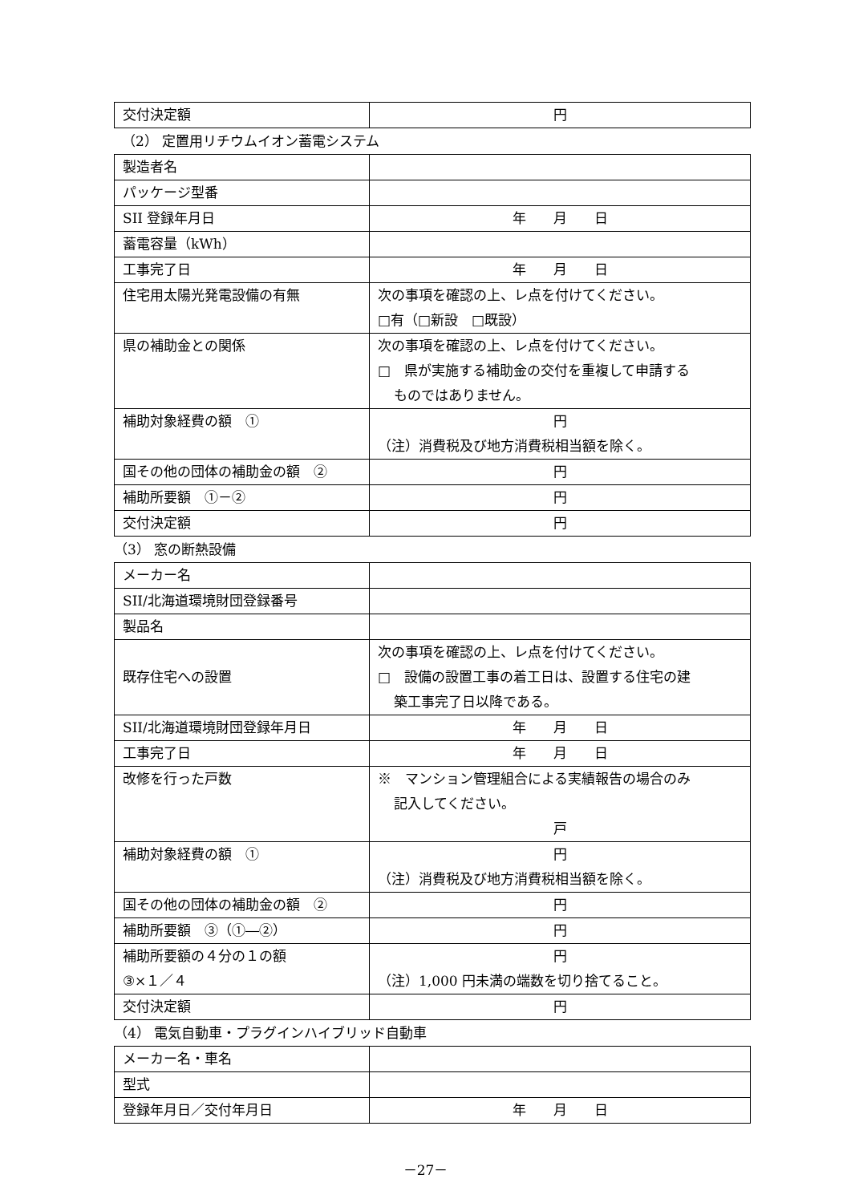| 交付決定額 | 円 |
（2） 定置用リチウムイオン蓄電システム
| 製造者名 | |
| パッケージ型番 | |
| SII 登録年月日 | 年 月 日 |
| 蓄電容量（kWh） | |
| 工事完了日 | 年 月 日 |
| 住宅用太陽光発電設備の有無 | 次の事項を確認の上、レ点を付けてください。 □有（□新設 □既設） |
| 県の補助金との関係 | 次の事項を確認の上、レ点を付けてください。 □ 県が実施する補助金の交付を重複して申請する ものではありません。 |
| 補助対象経費の額 ① | 円 （注）消費税及び地方消費税相当額を除く。 |
| 国その他の団体の補助金の額 ② | 円 |
| 補助所要額 ①－② | 円 |
| 交付決定額 | 円 |
（3） 窓の断熱設備
| メーカー名 | |
| SII/北海道環境財団登録番号 | |
| 製品名 | |
| 既存住宅への設置 | 次の事項を確認の上、レ点を付けてください。 □ 設備の設置工事の着工日は、設置する住宅の建 築工事完了日以降である。 |
| SII/北海道環境財団登録年月日 | 年 月 日 |
| 工事完了日 | 年 月 日 |
| 改修を行った戸数 | ※ マンション管理組合による実績報告の場合のみ 記入してください。 戸 |
| 補助対象経費の額 ① | 円 （注）消費税及び地方消費税相当額を除く。 |
| 国その他の団体の補助金の額 ② | 円 |
| 補助所要額 ③（①―②） | 円 |
| 補助所要額の４分の１の額 ③×１／４ | 円 （注）1,000 円未満の端数を切り捨てること。 |
| 交付決定額 | 円 |
（4） 電気自動車・プラグインハイブリッド自動車
| メーカー名・車名 | |
| 型式 | |
| 登録年月日／交付年月日 | 年 月 日 |
－27－